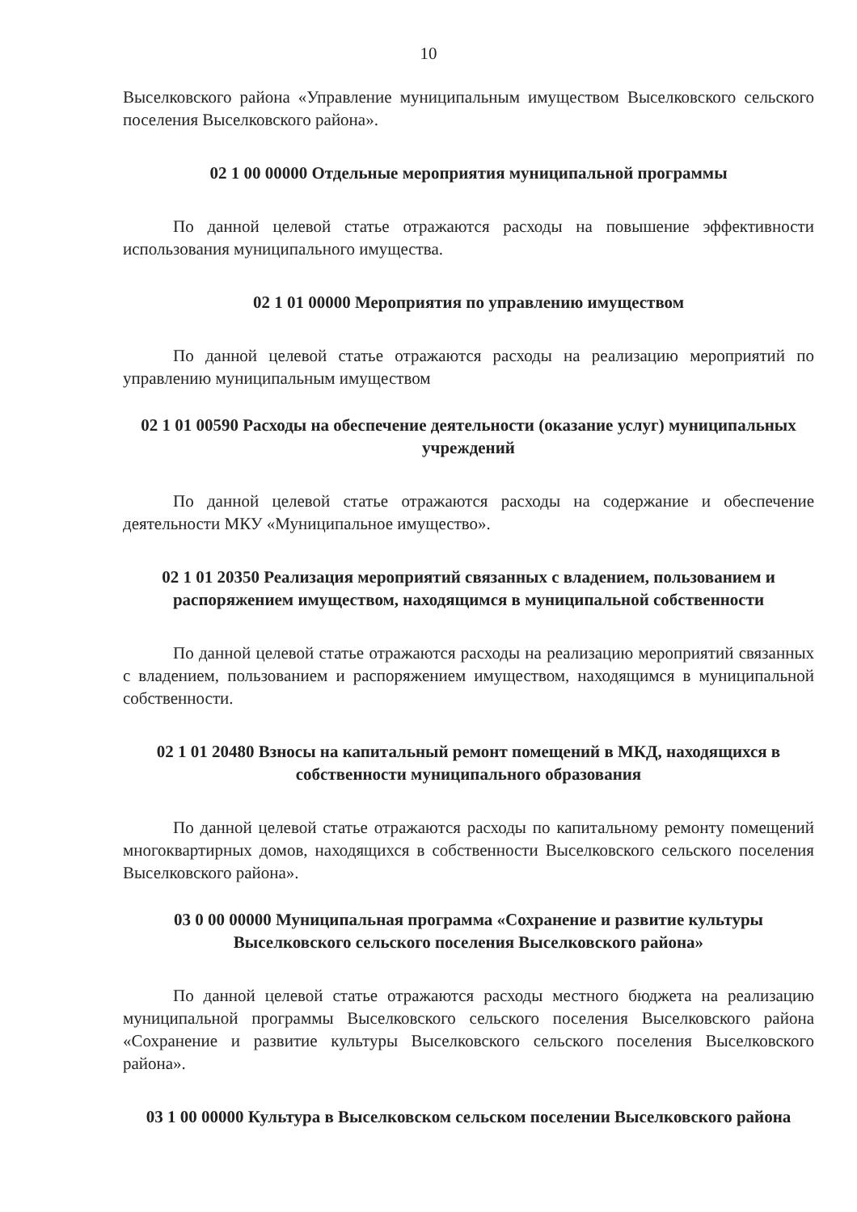10
Выселковского района «Управление муниципальным имуществом Выселковского сельского поселения Выселковского района».
02 1 00 00000 Отдельные мероприятия муниципальной программы
По данной целевой статье отражаются расходы на повышение эффективности использования муниципального имущества.
02 1 01 00000 Мероприятия по управлению имуществом
По данной целевой статье отражаются расходы на реализацию мероприятий по управлению муниципальным имуществом
02 1 01 00590 Расходы на обеспечение деятельности (оказание услуг) муниципальных учреждений
По данной целевой статье отражаются расходы на содержание и обеспечение деятельности МКУ «Муниципальное имущество».
02 1 01 20350 Реализация мероприятий связанных с владением, пользованием и распоряжением имуществом, находящимся в муниципальной собственности
По данной целевой статье отражаются расходы на реализацию мероприятий связанных с владением, пользованием и распоряжением имуществом, находящимся в муниципальной собственности.
02 1 01 20480 Взносы на капитальный ремонт помещений в МКД, находящихся в собственности муниципального образования
По данной целевой статье отражаются расходы по капитальному ремонту помещений многоквартирных домов, находящихся в собственности Выселковского сельского поселения Выселковского района».
03 0 00 00000 Муниципальная программа «Сохранение и развитие культуры Выселковского сельского поселения Выселковского района»
По данной целевой статье отражаются расходы местного бюджета на реализацию муниципальной программы Выселковского сельского поселения Выселковского района «Сохранение и развитие культуры Выселковского сельского поселения Выселковского района».
03 1 00 00000 Культура в Выселковском сельском поселении Выселковского района